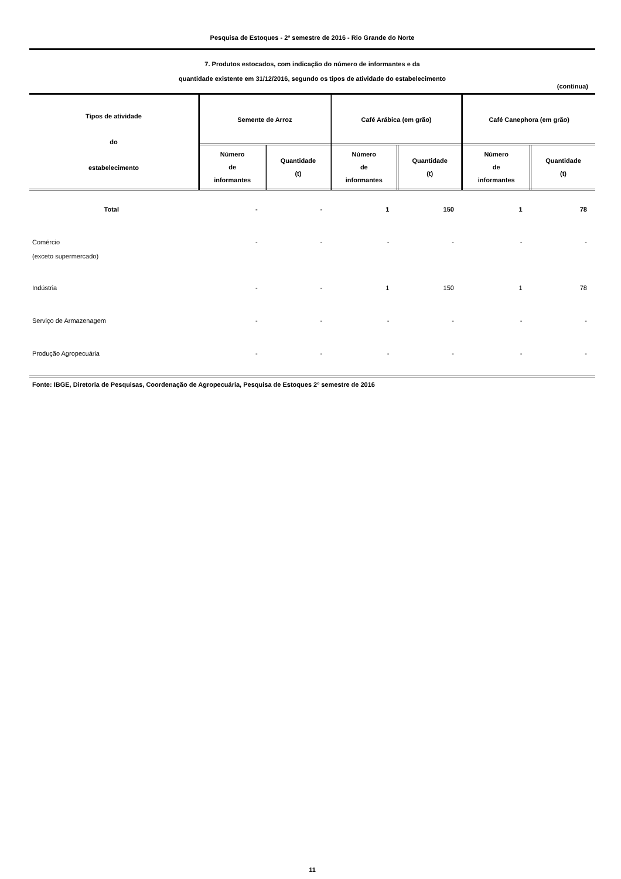Pesquisa de Estoques - 2º semestre de 2016 - Rio Grande do Norte
7. Produtos estocados, com indicação do número de informantes e da
quantidade existente em 31/12/2016, segundo os tipos de atividade do estabelecimento
(continua)
| Tipos de atividade do estabelecimento | Semente de Arroz | | Café Arábica (em grão) | | Café Canephora (em grão) | |
| --- | --- | --- | --- | --- | --- | --- |
| | Número de informantes | Quantidade (t) | Número de informantes | Quantidade (t) | Número de informantes | Quantidade (t) |
| Total | - | - | 1 | 150 | 1 | 78 |
| Comércio (exceto supermercado) | - | - | - | - | - | - |
| Indústria | - | - | 1 | 150 | 1 | 78 |
| Serviço de Armazenagem | - | - | - | - | - | - |
| Produção Agropecuária | - | - | - | - | - | - |
Fonte: IBGE, Diretoria de Pesquisas, Coordenação de Agropecuária, Pesquisa de Estoques 2º semestre de 2016
11